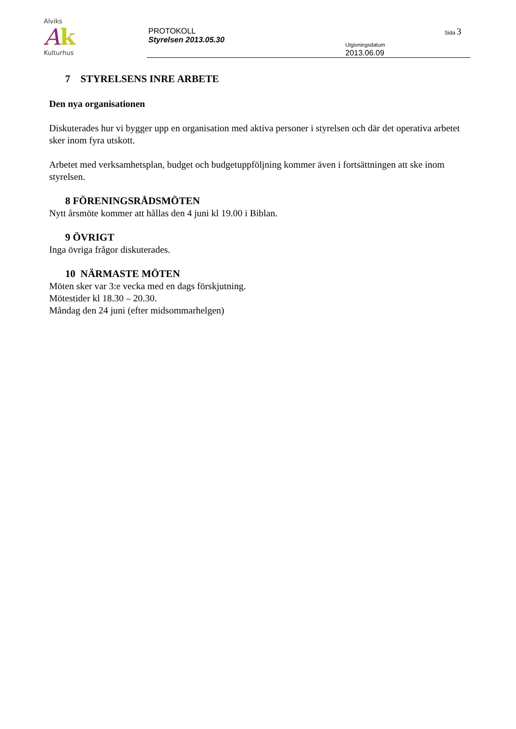Alviks
Ak
Kulturhus
PROTOKOLL
Styrelsen 2013.05.30
Sida 3
Utgivningsdatum
2013.06.09
7 STYRELSENS INRE ARBETE
Den nya organisationen
Diskuterades hur vi bygger upp en organisation med aktiva personer i styrelsen och där det operativa arbetet sker inom fyra utskott.
Arbetet med verksamhetsplan, budget och budgetuppföljning kommer även i fortsättningen att ske inom styrelsen.
8 FÖRENINGSRÅDSMÖTEN
Nytt årsmöte kommer att hållas den 4 juni kl 19.00 i Biblan.
9 ÖVRIGT
Inga övriga frågor diskuterades.
10 NÄRMASTE MÖTEN
Möten sker var 3:e vecka med en dags förskjutning.
Mötestider kl 18.30 – 20.30.
Måndag den 24 juni (efter midsommarhelgen)